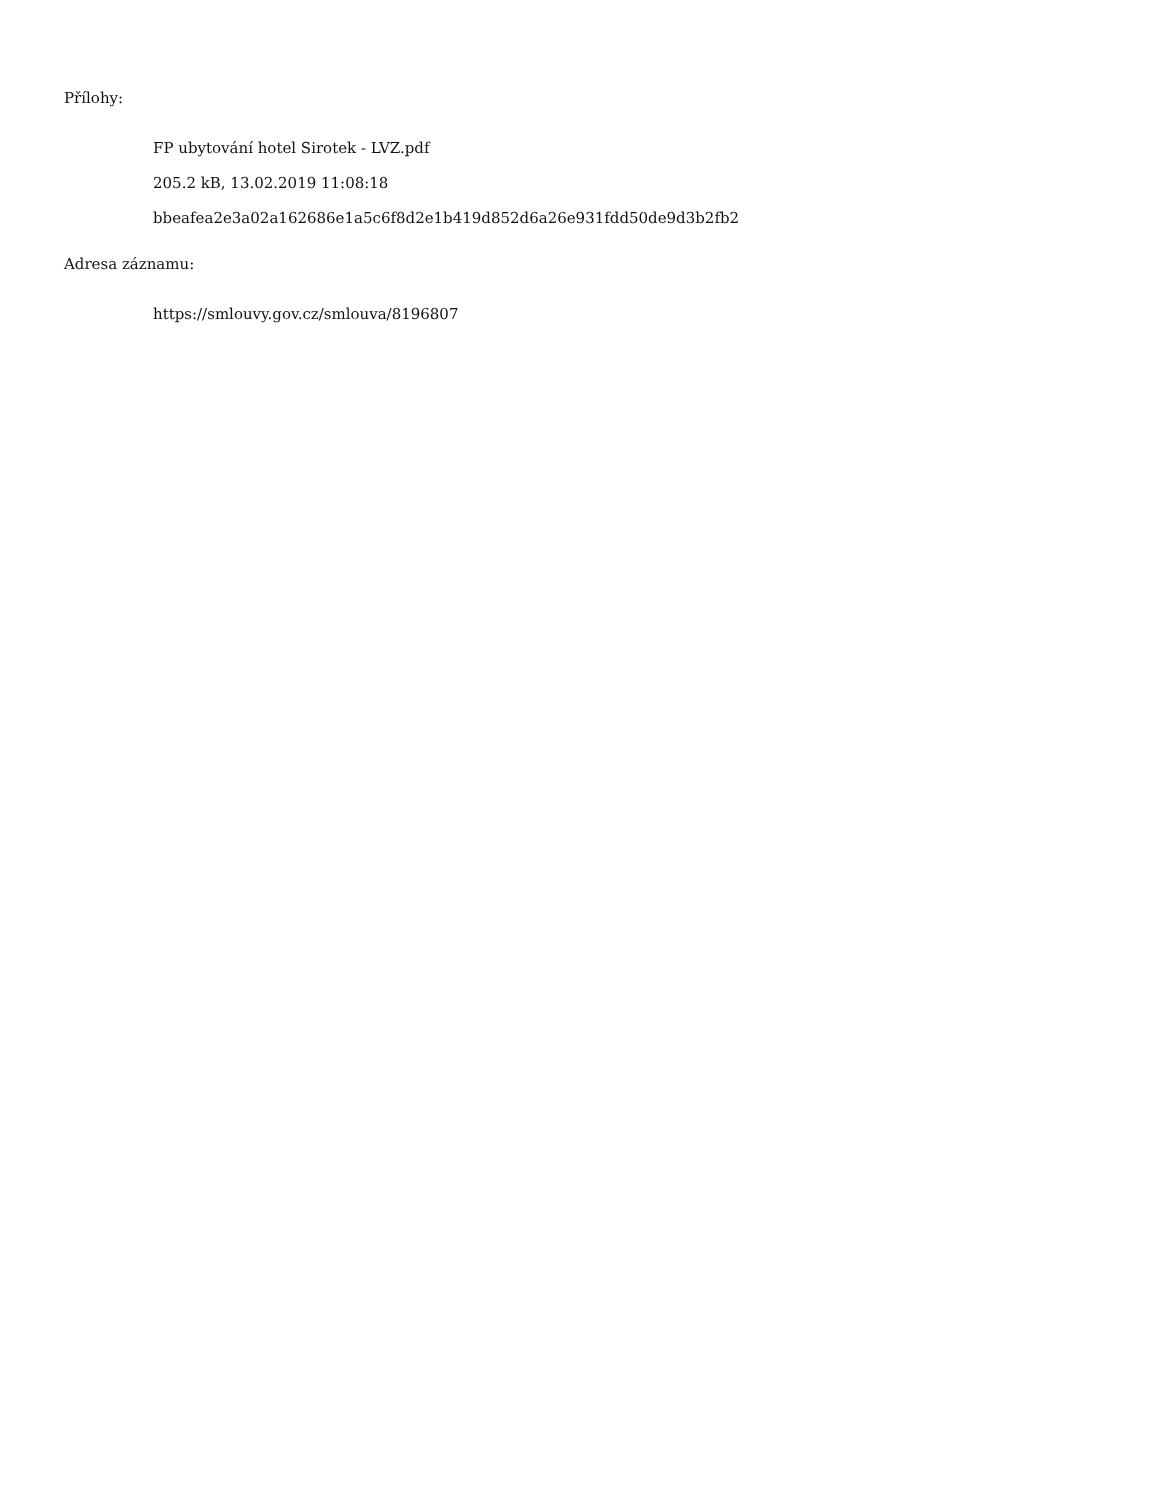Přílohy:
FP ubytování hotel Sirotek - LVZ.pdf
205.2 kB, 13.02.2019 11:08:18
bbeafea2e3a02a162686e1a5c6f8d2e1b419d852d6a26e931fdd50de9d3b2fb2
Adresa záznamu:
https://smlouvy.gov.cz/smlouva/8196807